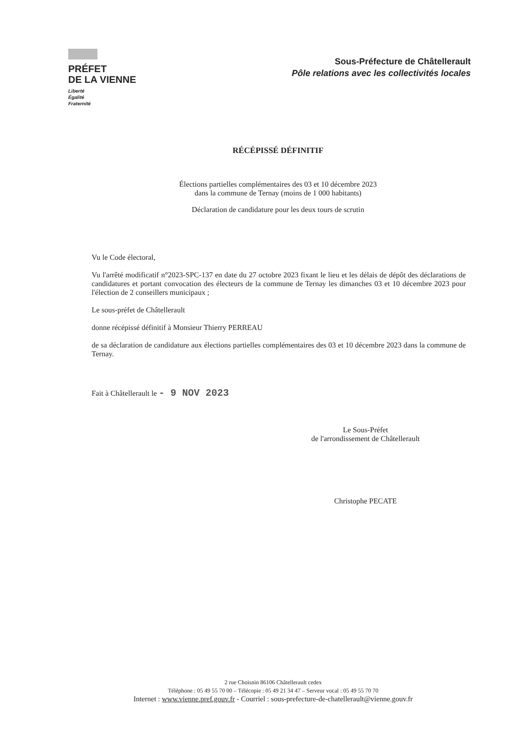PRÉFET
DE LA VIENNE
Liberté
Égalité
Fraternité
Sous-Préfecture de Châtellerault
Pôle relations avec les collectivités locales
RÉCÉPISSÉ DÉFINITIF
Élections partielles complémentaires des 03 et 10 décembre 2023
dans la commune de Ternay (moins de 1 000 habitants)
Déclaration de candidature pour les deux tours de scrutin
Vu le Code électoral,
Vu l'arrêté modificatif n°2023-SPC-137 en date du 27 octobre 2023 fixant le lieu et les délais de dépôt des déclarations de candidatures et portant convocation des électeurs de la commune de Ternay les dimanches 03 et 10 décembre 2023 pour l'élection de 2 conseillers municipaux ;
Le sous-préfet de Châtellerault
donne récépissé définitif à Monsieur Thierry PERREAU
de sa déclaration de candidature aux élections partielles complémentaires des 03 et 10 décembre 2023 dans la commune de Ternay.
Fait à Châtellerault le - 9 NOV 2023
Le Sous-Préfet
de l'arrondissement de Châtellerault
Christophe PECATE
2 rue Choisnin 86106 Châtellerault cedex
Téléphone : 05 49 55 70 00 – Télécopie : 05 49 21 34 47 – Serveur vocal : 05 49 55 70 70
Internet : www.vienne.pref.gouv.fr - Courriel : sous-prefecture-de-chatellerault@vienne.gouv.fr